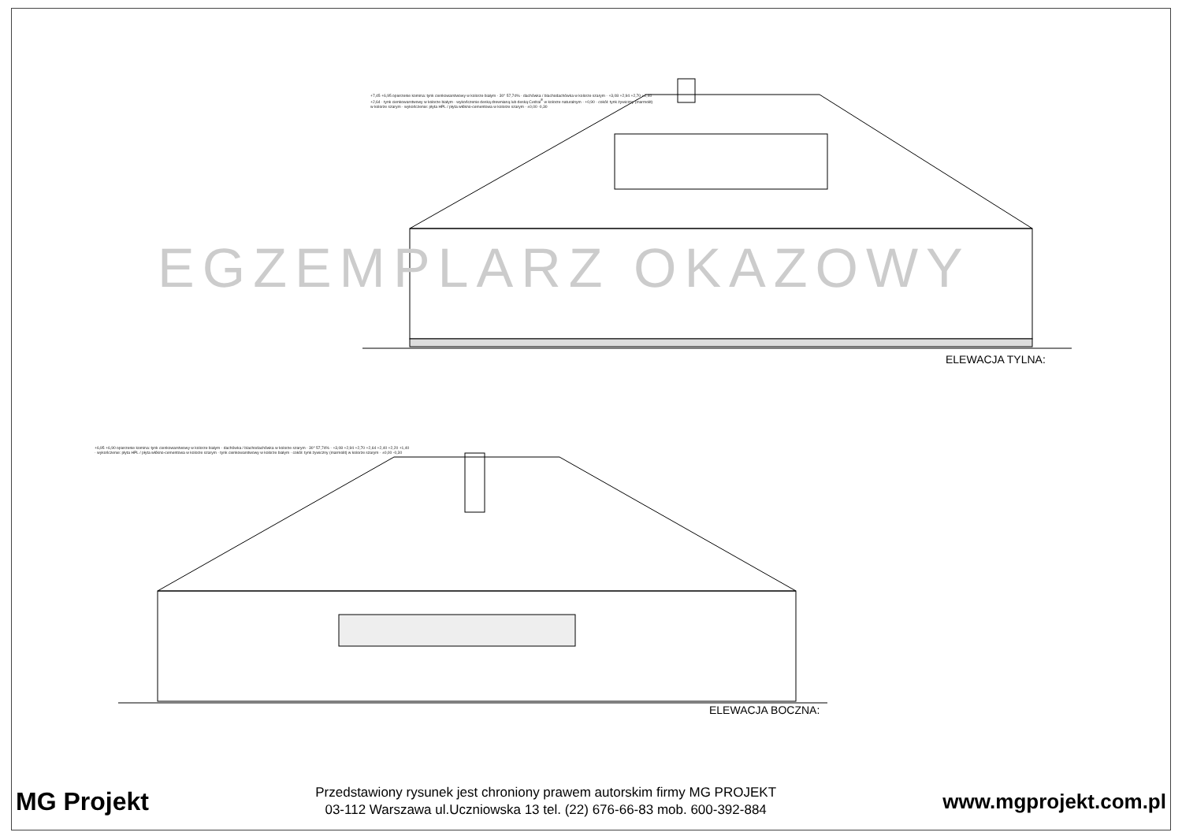ELEWACJA TYLNA:
ELEWACJA BOCZNA:
+7,45 +6,95 opierzenie komina: tynk cienkowarstwowy w kolorze białym · 30° 57,74% · dachówka / blachodachówka w kolorze szarym · +3,08 +2,94 +2,70 +2,40 +2,64 · tynk cienkowarstwowy w kolorze białym · wykończenie deską drewnianą lub deską Cedral<sup>®</sup> w kolorze naturalnym · +0,90 · cokół: tynk żywiczny (marmolit) w kolorze szarym · wykończenie: płyta HPL / płyta włókno-cementowa w kolorze szarym · ±0,00 -0,30
+6,95 +6,90 opierzenie komina: tynk cienkowarstwowy w kolorze białym · dachówka / blachodachówka w kolorze szarym · 30° 57,74% · +3,08 +2,94 +2,70 +2,64 +2,40 +2,20 +1,40 · wykończenie: płyta HPL / płyta włókno-cementowa w kolorze szarym · tynk cienkowarstwowy w kolorze białym · cokół: tynk żywiczny (marmolit) w kolorze szarym · ±0,00 -0,30
EGZEMPLARZ OKAZOWY
MG Projekt
Przedstawiony rysunek jest chroniony prawem autorskim firmy MG PROJEKT
03-112 Warszawa ul.Uczniowska 13 tel. (22) 676-66-83 mob. 600-392-884
www.mgprojekt.com.pl